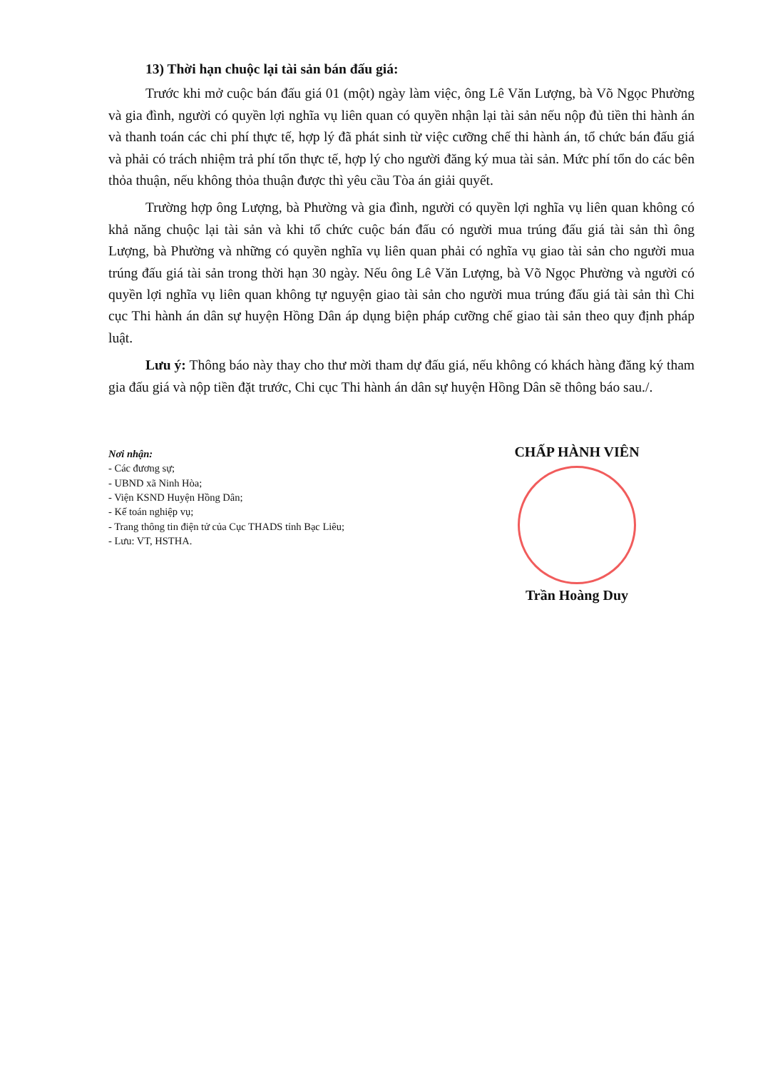13) Thời hạn chuộc lại tài sản bán đấu giá:
Trước khi mở cuộc bán đấu giá 01 (một) ngày làm việc, ông Lê Văn Lượng, bà Võ Ngọc Phường và gia đình, người có quyền lợi nghĩa vụ liên quan có quyền nhận lại tài sản nếu nộp đủ tiền thi hành án và thanh toán các chi phí thực tế, hợp lý đã phát sinh từ việc cưỡng chế thi hành án, tổ chức bán đấu giá và phải có trách nhiệm trả phí tổn thực tế, hợp lý cho người đăng ký mua tài sản. Mức phí tổn do các bên thỏa thuận, nếu không thỏa thuận được thì yêu cầu Tòa án giải quyết.
Trường hợp ông Lượng, bà Phường và gia đình, người có quyền lợi nghĩa vụ liên quan không có khả năng chuộc lại tài sản và khi tổ chức cuộc bán đấu có người mua trúng đấu giá tài sản thì ông Lượng, bà Phường và những có quyền nghĩa vụ liên quan phải có nghĩa vụ giao tài sản cho người mua trúng đấu giá tài sản trong thời hạn 30 ngày. Nếu ông Lê Văn Lượng, bà Võ Ngọc Phường và người có quyền lợi nghĩa vụ liên quan không tự nguyện giao tài sản cho người mua trúng đấu giá tài sản thì Chi cục Thi hành án dân sự huyện Hồng Dân áp dụng biện pháp cưỡng chế giao tài sản theo quy định pháp luật.
Lưu ý: Thông báo này thay cho thư mời tham dự đấu giá, nếu không có khách hàng đăng ký tham gia đấu giá và nộp tiền đặt trước, Chi cục Thi hành án dân sự huyện Hồng Dân sẽ thông báo sau./.
Nơi nhận:
- Các đương sự;
- UBND xã Ninh Hòa;
- Viện KSND Huyện Hồng Dân;
- Kế toán nghiệp vụ;
- Trang thông tin điện tử của Cục THADS tỉnh Bạc Liêu;
- Lưu: VT, HSTHA.
CHẤP HÀNH VIÊN
Trần Hoàng Duy